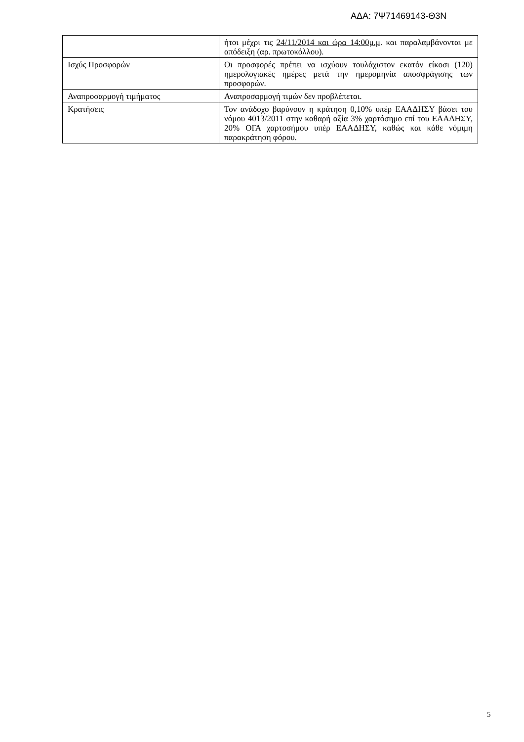ΑΔΑ: 7Ψ71469143-Θ3Ν
| | ήτοι μέχρι τις 24/11/2014 και ώρα 14:00μ.μ . και παραλαμβάνονται με απόδειξη (αρ. πρωτοκόλλου). |
| Ισχύς Προσφορών | Οι προσφορές πρέπει να ισχύουν τουλάχιστον εκατόν είκοσι (120) ημερολογιακές ημέρες μετά την ημερομηνία αποσφράγισης των προσφορών. |
| Αναπροσαρμογή τιμήματος | Αναπροσαρμογή τιμών δεν προβλέπεται. |
| Κρατήσεις | Τον ανάδοχο βαρύνουν η κράτηση 0,10% υπέρ ΕΑΑΔΗΣΥ βάσει του νόμου 4013/2011 στην καθαρή αξία 3% χαρτόσημο επί του ΕΑΑΔΗΣΥ, 20% ΟΓΑ χαρτοσήμου υπέρ ΕΑΑΔΗΣΥ, καθώς και κάθε νόμιμη παρακράτηση φόρου. |
5